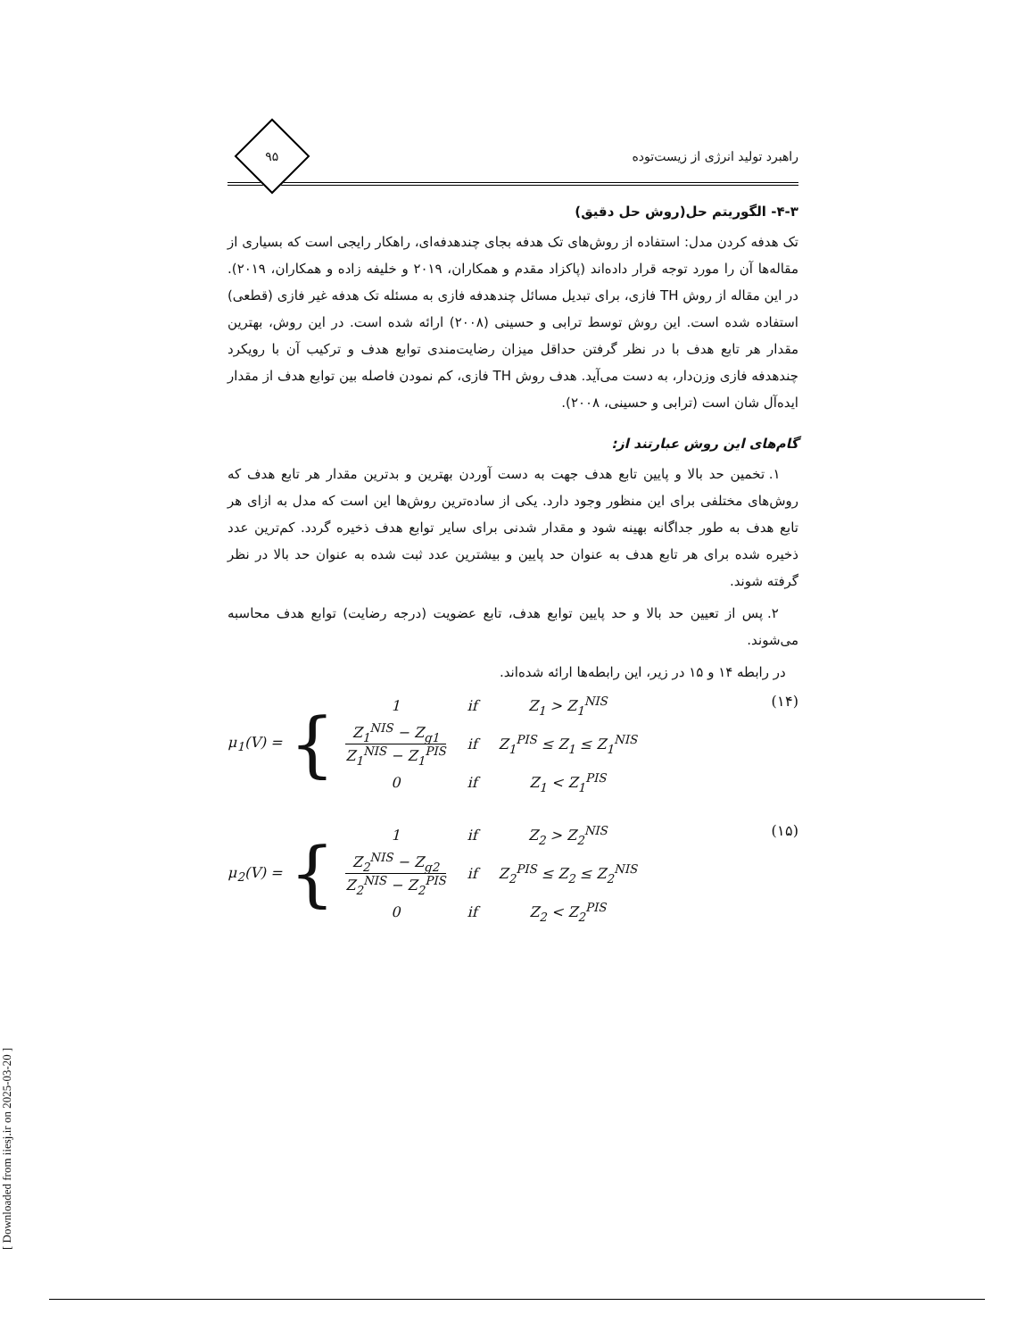[ Downloaded from iiesj.ir on 2025-03-20 ]
راهبرد تولید انرژی از زیست‌توده
۹۵
۴-۳- الگوریتم حل(روش حل دقیق)
تک هدفه کردن مدل: استفاده از روش‌های تک هدفه بجای چندهدفه‌ای، راهکار رایجی است که بسیاری از مقاله‌ها آن را مورد توجه قرار داده‌اند (پاکزاد مقدم و همکاران، ۲۰۱۹ و خلیفه زاده و همکاران، ۲۰۱۹). در این مقاله از روش TH فازی، برای تبدیل مسائل چندهدفه فازی به مسئله تک هدفه غیر فازی (قطعی) استفاده شده است. این روش توسط ترابی و حسینی (۲۰۰۸) ارائه شده است. در این روش، بهترین مقدار هر تابع هدف با در نظر گرفتن حداقل میزان رضایت‌مندی توابع هدف و ترکیب آن با رویکرد چندهدفه فازی وزن‌دار، به دست می‌آید. هدف روش TH فازی، کم نمودن فاصله بین توابع هدف از مقدار ایده‌آل شان است (ترابی و حسینی، ۲۰۰۸).
گام‌های این روش عبارتند از:
۱. تخمین حد بالا و پایین تابع هدف جهت به دست آوردن بهترین و بدترین مقدار هر تابع هدف که روش‌های مختلفی برای این منظور وجود دارد. یکی از ساده‌ترین روش‌ها این است که مدل به ازای هر تابع هدف به طور جداگانه بهینه شود و مقدار شدنی برای سایر توابع هدف ذخیره گردد. کم‌ترین عدد ذخیره شده برای هر تابع هدف به عنوان حد پایین و بیشترین عدد ثبت شده به عنوان حد بالا در نظر گرفته شوند.
۲. پس از تعیین حد بالا و حد پایین توابع هدف، تابع عضویت (درجه رضایت) توابع هدف محاسبه می‌شوند.
در رابطه ۱۴ و ۱۵ در زیر، این رابطه‌ها ارائه شده‌اند.
μ<sub>1</sub>(V) = {
| 1 | if | Z<sub>1</sub> > Z<sub>1</sub><sup>NIS</sup> |
| Z<sub>1</sub><sup>NIS</sup> − Z<sub>g1</sub> Z<sub>1</sub><sup>NIS</sup> − Z<sub>1</sub><sup>PIS</sup> | if | Z<sub>1</sub><sup>PIS</sup> ≤ Z<sub>1</sub> ≤ Z<sub>1</sub><sup>NIS</sup> |
| 0 | if | Z<sub>1</sub> < Z<sub>1</sub><sup>PIS</sup> |
(۱۴)
μ<sub>2</sub>(V) = {
| 1 | if | Z<sub>2</sub> > Z<sub>2</sub><sup>NIS</sup> |
| Z<sub>2</sub><sup>NIS</sup> − Z<sub>g2</sub> Z<sub>2</sub><sup>NIS</sup> − Z<sub>2</sub><sup>PIS</sup> | if | Z<sub>2</sub><sup>PIS</sup> ≤ Z<sub>2</sub> ≤ Z<sub>2</sub><sup>NIS</sup> |
| 0 | if | Z<sub>2</sub> < Z<sub>2</sub><sup>PIS</sup> |
(۱۵)